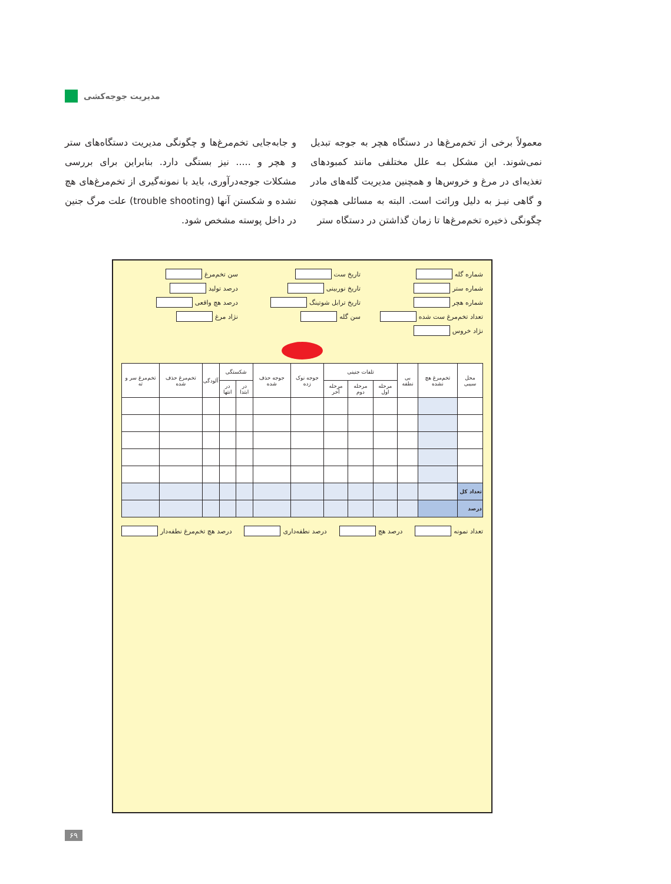مدیریت جوجه‌کشی
معمولاً برخی از تخم‌مرغ‌ها در دستگاه هچر به جوجه تبدیل نمی‌شوند. این مشکل بـه علل مختلفی مانند کمبودهای تغذیه‌ای در مرغ و خروس‌ها و همچنین مدیریت گله‌های مادر و گاهی نیـز به دلیل وراثت است. البته به مسائلی همچون چگونگی ذخیره تخم‌مرغ‌ها تا زمان گذاشتن در دستگاه ستر
و جابه‌جایی تخم‌مرغ‌ها و چگونگی مدیریت دستگاه‌های ستر و هچر و ..... نیز بستگی دارد. بنابراین برای بررسی مشکلات جوجه‌درآوری، باید با نمونه‌گیری از تخم‌مرغ‌های هچ نشده و شکستن آنها (trouble shooting) علت مرگ جنین در داخل پوسته مشخص شود.
شماره گله
تاریخ ست
سن تخم‌مرغ
شماره ستر
تاریخ نوربینی
درصد تولید
شماره هچر
تاریخ ترابل شوتینگ
درصد هچ واقعی
تعداد تخم‌مرغ ست شده
سن گله
نژاد مرغ
نژاد خروس
| محل سیبی | تخم‌مرغ هچ نشده | بی نطفه | تلفات جنینی | | | جوجه نوک زده | جوجه حذف شده | شکستگی | | آلودگی | تخم‌مرغ حذف شده | تخم‌مرغ سر و ته |
| --- | --- | --- | --- | --- | --- | --- | --- | --- | --- | --- | --- | --- |
| | | | مرحله اول | مرحله دوم | مرحله آخر | | | در ابتدا | در انتها | | | |
| تعداد کل | | | | | | | | | | | | |
| درصد | | | | | | | | | | | | |
تعداد نمونه درصد هچ درصد نطفه‌داری درصد هچ تخم‌مرغ نطفه‌دار
۶۹